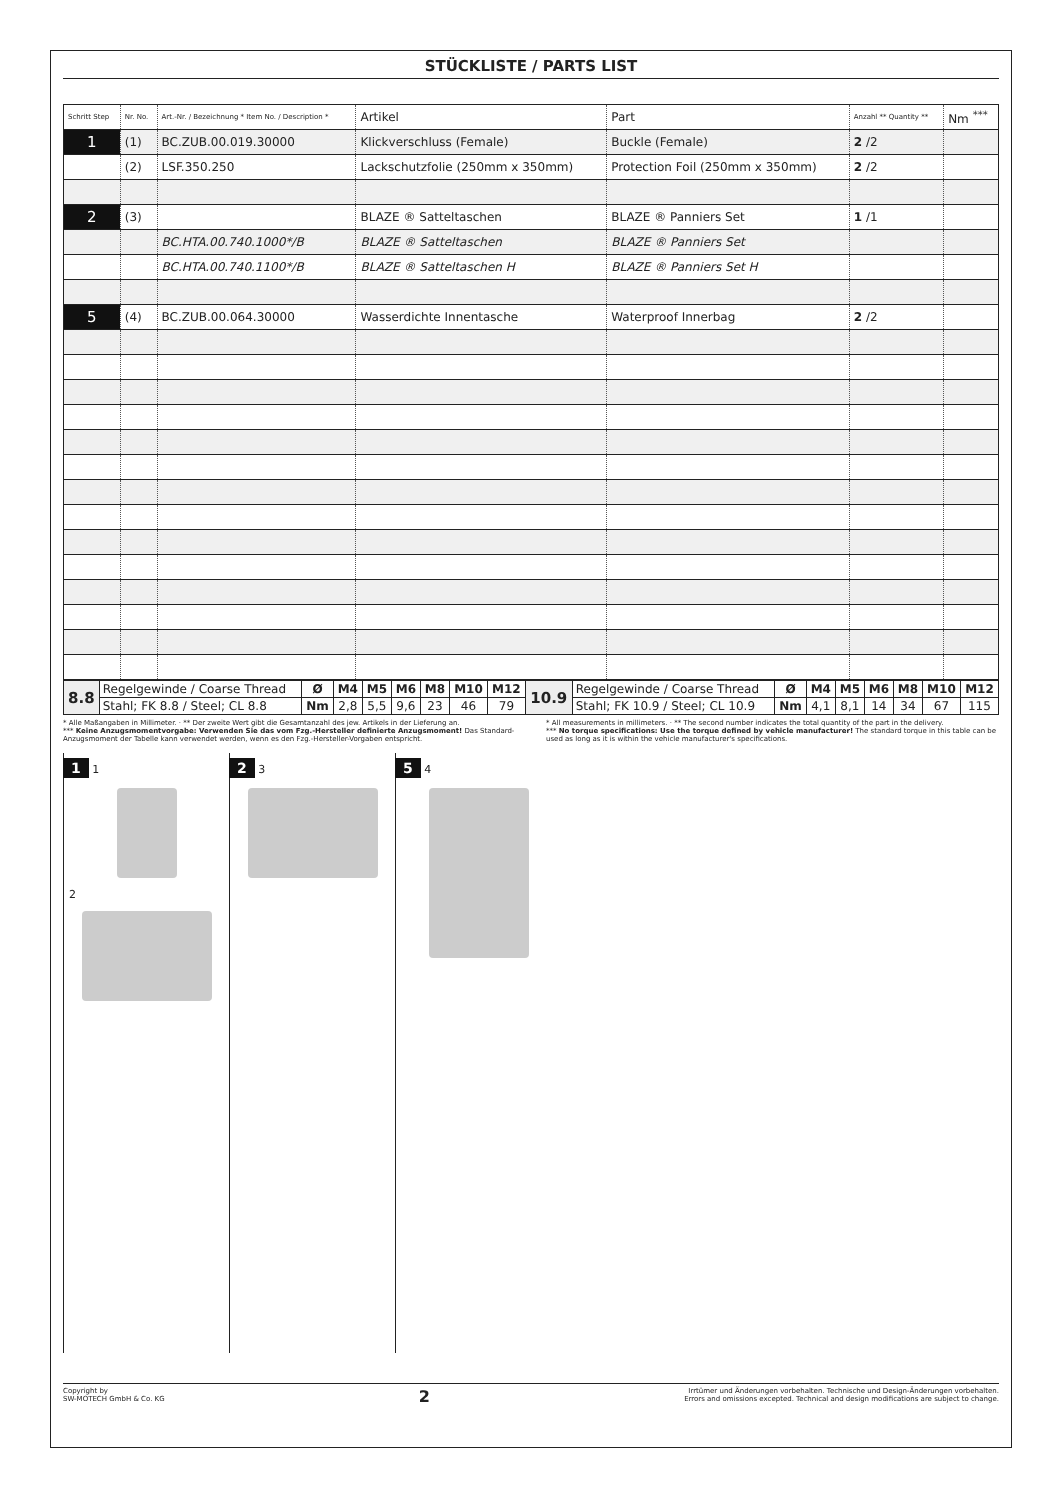STÜCKLISTE / PARTS LIST
| Schritt Step | Nr. No. | Art.-Nr. / Bezeichnung * Item No. / Description * | Artikel | Part | Anzahl ** Quantity ** | Nm <sup>***</sup> |
| --- | --- | --- | --- | --- | --- | --- |
| 1 | (1) | BC.ZUB.00.019.30000 | Klickverschluss (Female) | Buckle (Female) | 2 /2 | |
| | (2) | LSF.350.250 | Lackschutzfolie (250mm x 350mm) | Protection Foil (250mm x 350mm) | 2 /2 | |
| 2 | (3) | | BLAZE ® Satteltaschen | BLAZE ® Panniers Set | 1 /1 | |
| | | BC.HTA.00.740.1000*/B | BLAZE ® Satteltaschen | BLAZE ® Panniers Set | | |
| | | BC.HTA.00.740.1100*/B | BLAZE ® Satteltaschen H | BLAZE ® Panniers Set H | | |
| 5 | (4) | BC.ZUB.00.064.30000 | Wasserdichte Innentasche | Waterproof Innerbag | 2 /2 | |
| 8.8 | Regelgewinde / Coarse Thread | Ø | M4 | M5 | M6 | M8 | M10 | M12 | 10.9 | Regelgewinde / Coarse Thread | Ø | M4 | M5 | M6 | M8 | M10 | M12 |
| | Stahl; FK 8.8 / Steel; CL 8.8 | Nm | 2,8 | 5,5 | 9,6 | 23 | 46 | 79 | | Stahl; FK 10.9 / Steel; CL 10.9 | Nm | 4,1 | 8,1 | 14 | 34 | 67 | 115 |
* Alle Maßangaben in Millimeter. · ** Der zweite Wert gibt die Gesamtanzahl des jew. Artikels in der Lieferung an.
*** Keine Anzugsmomentvorgabe: Verwenden Sie das vom Fzg.-Hersteller definierte Anzugsmoment! Das Standard-Anzugsmoment der Tabelle kann verwendet werden, wenn es den Fzg.-Hersteller-Vorgaben entspricht.
* All measurements in millimeters. · ** The second number indicates the total quantity of the part in the delivery.
*** No torque specifications: Use the torque defined by vehicle manufacturer! The standard torque in this table can be used as long as it is within the vehicle manufacturer's specifications.
1 1
2
2 3
5 4
Copyright by
SW-MOTECH GmbH & Co. KG
2
Irrtümer und Änderungen vorbehalten. Technische und Design-Änderungen vorbehalten.
Errors and omissions excepted. Technical and design modifications are subject to change.